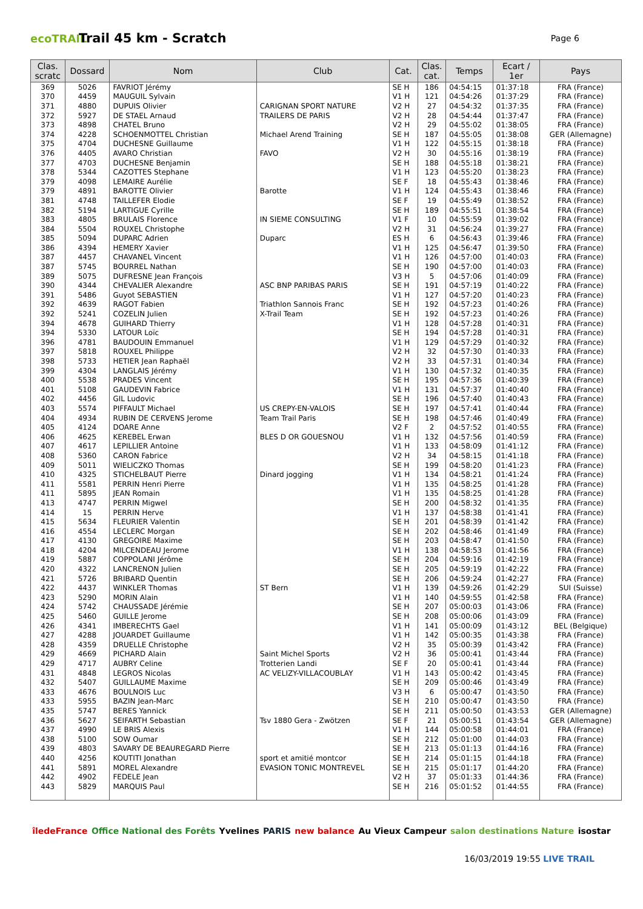ecoTRAIL
Trail 45 km - Scratch
Page 6
| Clas. scratc | Dossard | Nom | Club | Cat. | Clas. cat. | Temps | Ecart / 1er | Pays |
| --- | --- | --- | --- | --- | --- | --- | --- | --- |
| 369 | 5026 | FAVRIOT Jérémy | | SE H | 186 | 04:54:15 | 01:37:18 | FRA (France) |
| 370 | 4459 | MAUGUIL Sylvain | | V1 H | 121 | 04:54:26 | 01:37:29 | FRA (France) |
| 371 | 4880 | DUPUIS Olivier | CARIGNAN SPORT NATURE | V2 H | 27 | 04:54:32 | 01:37:35 | FRA (France) |
| 372 | 5927 | DE STAEL Arnaud | TRAILERS DE PARIS | V2 H | 28 | 04:54:44 | 01:37:47 | FRA (France) |
| 373 | 4898 | CHATEL Bruno | | V2 H | 29 | 04:55:02 | 01:38:05 | FRA (France) |
| 374 | 4228 | SCHOENMOTTEL Christian | Michael Arend Training | SE H | 187 | 04:55:05 | 01:38:08 | GER (Allemagne) |
| 375 | 4704 | DUCHESNE Guillaume | | V1 H | 122 | 04:55:15 | 01:38:18 | FRA (France) |
| 376 | 4405 | AVARO Christian | FAVO | V2 H | 30 | 04:55:16 | 01:38:19 | FRA (France) |
| 377 | 4703 | DUCHESNE Benjamin | | SE H | 188 | 04:55:18 | 01:38:21 | FRA (France) |
| 378 | 5344 | CAZOTTES Stephane | | V1 H | 123 | 04:55:20 | 01:38:23 | FRA (France) |
| 379 | 4098 | LEMAIRE Aurélie | | SE F | 18 | 04:55:43 | 01:38:46 | FRA (France) |
| 379 | 4891 | BAROTTE Olivier | Barotte | V1 H | 124 | 04:55:43 | 01:38:46 | FRA (France) |
| 381 | 4748 | TAILLEFER Elodie | | SE F | 19 | 04:55:49 | 01:38:52 | FRA (France) |
| 382 | 5194 | LARTIGUE Cyrille | | SE H | 189 | 04:55:51 | 01:38:54 | FRA (France) |
| 383 | 4805 | BRULAIS Florence | IN SIEME CONSULTING | V1 F | 10 | 04:55:59 | 01:39:02 | FRA (France) |
| 384 | 5504 | ROUXEL Christophe | | V2 H | 31 | 04:56:24 | 01:39:27 | FRA (France) |
| 385 | 5094 | DUPARC Adrien | Duparc | ES H | 6 | 04:56:43 | 01:39:46 | FRA (France) |
| 386 | 4394 | HEMERY Xavier | | V1 H | 125 | 04:56:47 | 01:39:50 | FRA (France) |
| 387 | 4457 | CHAVANEL Vincent | | V1 H | 126 | 04:57:00 | 01:40:03 | FRA (France) |
| 387 | 5745 | BOURREL Nathan | | SE H | 190 | 04:57:00 | 01:40:03 | FRA (France) |
| 389 | 5075 | DUFRESNE Jean François | | V3 H | 5 | 04:57:06 | 01:40:09 | FRA (France) |
| 390 | 4344 | CHEVALIER Alexandre | ASC BNP PARIBAS PARIS | SE H | 191 | 04:57:19 | 01:40:22 | FRA (France) |
| 391 | 5486 | Guyot SEBASTIEN | | V1 H | 127 | 04:57:20 | 01:40:23 | FRA (France) |
| 392 | 4639 | RAGOT Fabien | Triathlon Sannois Franc | SE H | 192 | 04:57:23 | 01:40:26 | FRA (France) |
| 392 | 5241 | COZELIN Julien | X-Trail Team | SE H | 192 | 04:57:23 | 01:40:26 | FRA (France) |
| 394 | 4678 | GUIHARD Thierry | | V1 H | 128 | 04:57:28 | 01:40:31 | FRA (France) |
| 394 | 5330 | LATOUR Loïc | | SE H | 194 | 04:57:28 | 01:40:31 | FRA (France) |
| 396 | 4781 | BAUDOUIN Emmanuel | | V1 H | 129 | 04:57:29 | 01:40:32 | FRA (France) |
| 397 | 5818 | ROUXEL Philippe | | V2 H | 32 | 04:57:30 | 01:40:33 | FRA (France) |
| 398 | 5733 | HETIER Jean Raphaël | | V2 H | 33 | 04:57:31 | 01:40:34 | FRA (France) |
| 399 | 4304 | LANGLAIS Jérémy | | V1 H | 130 | 04:57:32 | 01:40:35 | FRA (France) |
| 400 | 5538 | PRADES Vincent | | SE H | 195 | 04:57:36 | 01:40:39 | FRA (France) |
| 401 | 5108 | GAUDEVIN Fabrice | | V1 H | 131 | 04:57:37 | 01:40:40 | FRA (France) |
| 402 | 4456 | GIL Ludovic | | SE H | 196 | 04:57:40 | 01:40:43 | FRA (France) |
| 403 | 5574 | PIFFAULT Michael | US CREPY-EN-VALOIS | SE H | 197 | 04:57:41 | 01:40:44 | FRA (France) |
| 404 | 4934 | RUBIN DE CERVENS Jerome | Team Trail Paris | SE H | 198 | 04:57:46 | 01:40:49 | FRA (France) |
| 405 | 4124 | DOARE Anne | | V2 F | 2 | 04:57:52 | 01:40:55 | FRA (France) |
| 406 | 4625 | KEREBEL Erwan | BLES D OR GOUESNOU | V1 H | 132 | 04:57:56 | 01:40:59 | FRA (France) |
| 407 | 4617 | LEPILLIER Antoine | | V1 H | 133 | 04:58:09 | 01:41:12 | FRA (France) |
| 408 | 5360 | CARON Fabrice | | V2 H | 34 | 04:58:15 | 01:41:18 | FRA (France) |
| 409 | 5011 | WIELICZKO Thomas | | SE H | 199 | 04:58:20 | 01:41:23 | FRA (France) |
| 410 | 4325 | STICHELBAUT Pierre | Dinard jogging | V1 H | 134 | 04:58:21 | 01:41:24 | FRA (France) |
| 411 | 5581 | PERRIN Henri Pierre | | V1 H | 135 | 04:58:25 | 01:41:28 | FRA (France) |
| 411 | 5895 | JEAN Romain | | V1 H | 135 | 04:58:25 | 01:41:28 | FRA (France) |
| 413 | 4747 | PERRIN Migwel | | SE H | 200 | 04:58:32 | 01:41:35 | FRA (France) |
| 414 | 15 | PERRIN Herve | | V1 H | 137 | 04:58:38 | 01:41:41 | FRA (France) |
| 415 | 5634 | FLEURIER Valentin | | SE H | 201 | 04:58:39 | 01:41:42 | FRA (France) |
| 416 | 4554 | LECLERC Morgan | | SE H | 202 | 04:58:46 | 01:41:49 | FRA (France) |
| 417 | 4130 | GREGOIRE Maxime | | SE H | 203 | 04:58:47 | 01:41:50 | FRA (France) |
| 418 | 4204 | MILCENDEAU Jerome | | V1 H | 138 | 04:58:53 | 01:41:56 | FRA (France) |
| 419 | 5887 | COPPOLANI Jérôme | | SE H | 204 | 04:59:16 | 01:42:19 | FRA (France) |
| 420 | 4322 | LANCRENON Julien | | SE H | 205 | 04:59:19 | 01:42:22 | FRA (France) |
| 421 | 5726 | BRIBARD Quentin | | SE H | 206 | 04:59:24 | 01:42:27 | FRA (France) |
| 422 | 4437 | WINKLER Thomas | ST Bern | V1 H | 139 | 04:59:26 | 01:42:29 | SUI (Suisse) |
| 423 | 5290 | MORIN Alain | | V1 H | 140 | 04:59:55 | 01:42:58 | FRA (France) |
| 424 | 5742 | CHAUSSADE Jérémie | | SE H | 207 | 05:00:03 | 01:43:06 | FRA (France) |
| 425 | 5460 | GUILLE Jerome | | SE H | 208 | 05:00:06 | 01:43:09 | FRA (France) |
| 426 | 4341 | IMBERECHTS Gael | | V1 H | 141 | 05:00:09 | 01:43:12 | BEL (Belgique) |
| 427 | 4288 | JOUARDET Guillaume | | V1 H | 142 | 05:00:35 | 01:43:38 | FRA (France) |
| 428 | 4359 | DRUELLE Christophe | | V2 H | 35 | 05:00:39 | 01:43:42 | FRA (France) |
| 429 | 4669 | PICHARD Alain | Saint Michel Sports | V2 H | 36 | 05:00:41 | 01:43:44 | FRA (France) |
| 429 | 4717 | AUBRY Celine | Trotterien Landi | SE F | 20 | 05:00:41 | 01:43:44 | FRA (France) |
| 431 | 4848 | LEGROS Nicolas | AC VELIZY-VILLACOUBLAY | V1 H | 143 | 05:00:42 | 01:43:45 | FRA (France) |
| 432 | 5407 | GUILLAUME Maxime | | SE H | 209 | 05:00:46 | 01:43:49 | FRA (France) |
| 433 | 4676 | BOULNOIS Luc | | V3 H | 6 | 05:00:47 | 01:43:50 | FRA (France) |
| 433 | 5955 | BAZIN Jean-Marc | | SE H | 210 | 05:00:47 | 01:43:50 | FRA (France) |
| 435 | 5747 | BERES Yannick | | SE H | 211 | 05:00:50 | 01:43:53 | GER (Allemagne) |
| 436 | 5627 | SEIFARTH Sebastian | Tsv 1880 Gera - Zwötzen | SE F | 21 | 05:00:51 | 01:43:54 | GER (Allemagne) |
| 437 | 4990 | LE BRIS Alexis | | V1 H | 144 | 05:00:58 | 01:44:01 | FRA (France) |
| 438 | 5100 | SOW Oumar | | SE H | 212 | 05:01:00 | 01:44:03 | FRA (France) |
| 439 | 4803 | SAVARY DE BEAUREGARD Pierre | | SE H | 213 | 05:01:13 | 01:44:16 | FRA (France) |
| 440 | 4256 | KOUTITI Jonathan | sport et amitié montcor | SE H | 214 | 05:01:15 | 01:44:18 | FRA (France) |
| 441 | 5891 | MOREL Alexandre | EVASION TONIC MONTREVEL | SE H | 215 | 05:01:17 | 01:44:20 | FRA (France) |
| 442 | 4902 | FEDELE Jean | | V2 H | 37 | 05:01:33 | 01:44:36 | FRA (France) |
| 443 | 5829 | MARQUIS Paul | | SE H | 216 | 05:01:52 | 01:44:55 | FRA (France) |
îledeFrance Office National des Forêts Yvelines PARIS new balance Au Vieux Campeur salon destinations Nature isostar
16/03/2019 19:55 LIVE TRAIL